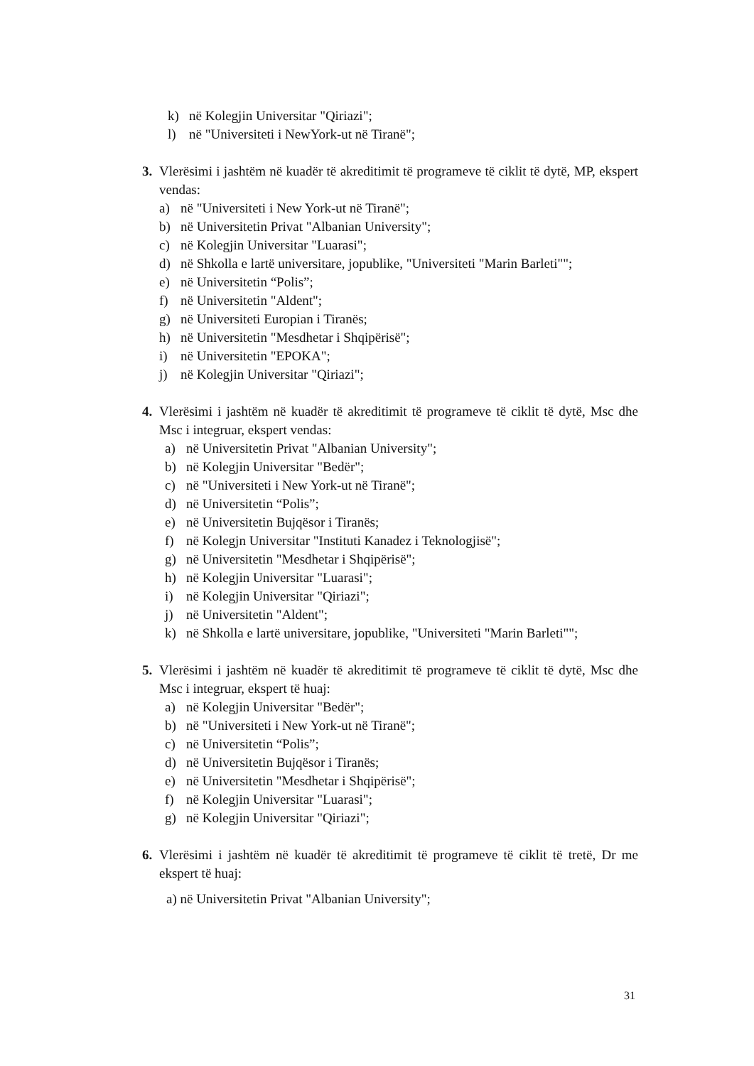k) në Kolegjin Universitar "Qiriazi";
l) në "Universiteti i NewYork-ut në Tiranë";
3. Vlerësimi i jashtëm në kuadër të akreditimit të programeve të ciklit të dytë, MP, ekspert vendas:
a) në "Universiteti i New York-ut në Tiranë";
b) në Universitetin Privat "Albanian University";
c) në Kolegjin Universitar "Luarasi";
d) në Shkolla e lartë universitare, jopublike, "Universiteti "Marin Barleti"";
e) në Universitetin “Polis”;
f) në Universitetin "Aldent";
g) në Universiteti Europian i Tiranës;
h) në Universitetin "Mesdhetar i Shqipërisë";
i) në Universitetin "EPOKA";
j) në Kolegjin Universitar "Qiriazi";
4. Vlerësimi i jashtëm në kuadër të akreditimit të programeve të ciklit të dytë, Msc dhe Msc i integruar, ekspert vendas:
a) në Universitetin Privat "Albanian University";
b) në Kolegjin Universitar "Bedër";
c) në "Universiteti i New York-ut në Tiranë";
d) në Universitetin “Polis”;
e) në Universitetin Bujqësor i Tiranës;
f) në Kolegjn Universitar "Instituti Kanadez i Teknologjisë";
g) në Universitetin "Mesdhetar i Shqipërisë";
h) në Kolegjin Universitar "Luarasi";
i) në Kolegjin Universitar "Qiriazi";
j) në Universitetin "Aldent";
k) në Shkolla e lartë universitare, jopublike, "Universiteti "Marin Barleti"";
5. Vlerësimi i jashtëm në kuadër të akreditimit të programeve të ciklit të dytë, Msc dhe Msc i integruar, ekspert të huaj:
a) në Kolegjin Universitar "Bedër";
b) në "Universiteti i New York-ut në Tiranë";
c) në Universitetin “Polis”;
d) në Universitetin Bujqësor i Tiranës;
e) në Universitetin "Mesdhetar i Shqipërisë";
f) në Kolegjin Universitar "Luarasi";
g) në Kolegjin Universitar "Qiriazi";
6. Vlerësimi i jashtëm në kuadër të akreditimit të programeve të ciklit të tretë, Dr me ekspert të huaj:
a) në Universitetin Privat "Albanian University";
31